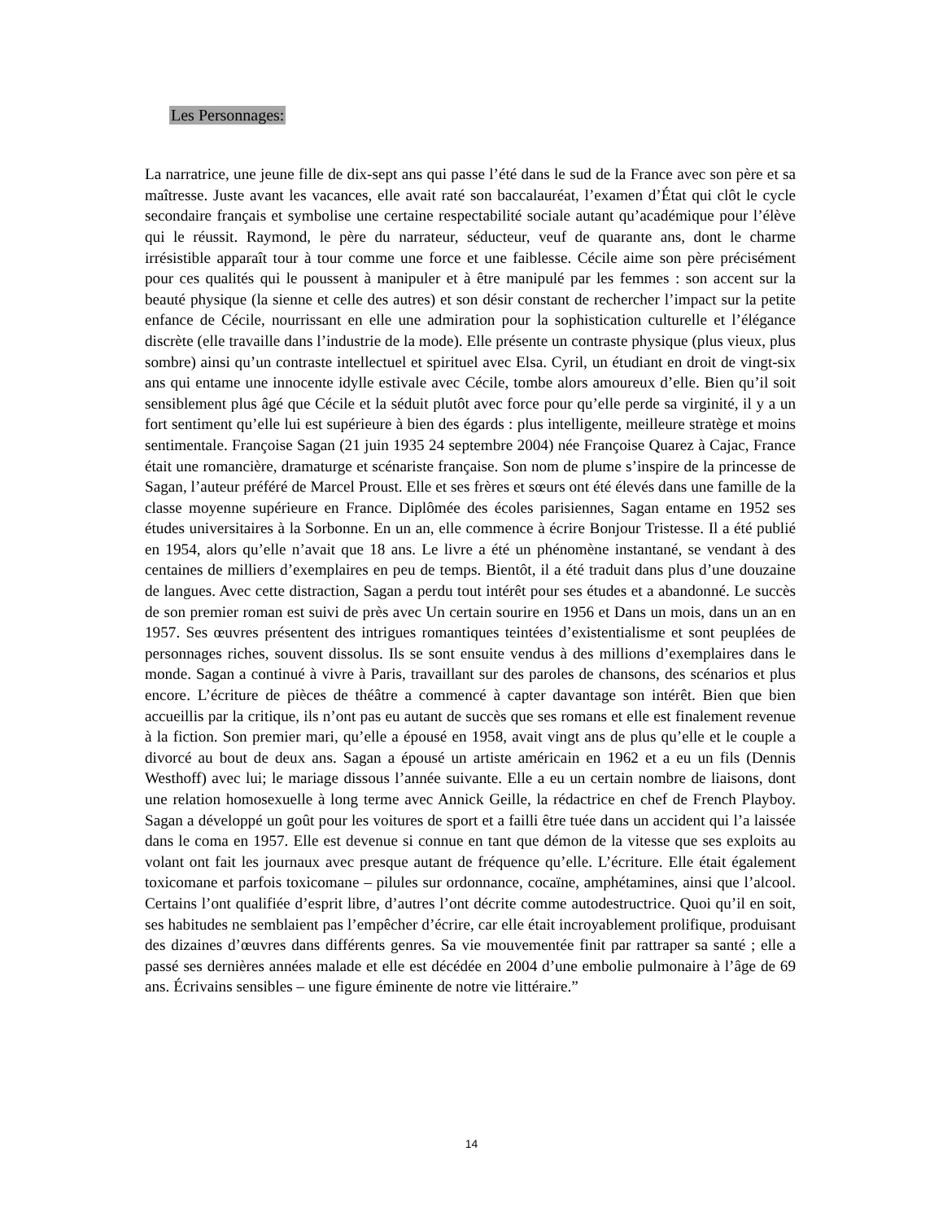Les Personnages:
La narratrice, une jeune fille de dix-sept ans qui passe l’été dans le sud de la France avec son père et sa maîtresse. Juste avant les vacances, elle avait raté son baccalauréat, l’examen d’État qui clôt le cycle secondaire français et symbolise une certaine respectabilité sociale autant qu’académique pour l’élève qui le réussit. Raymond, le père du narrateur, séducteur, veuf de quarante ans, dont le charme irrésistible apparaît tour à tour comme une force et une faiblesse. Cécile aime son père précisément pour ces qualités qui le poussent à manipuler et à être manipulé par les femmes : son accent sur la beauté physique (la sienne et celle des autres) et son désir constant de rechercher l’impact sur la petite enfance de Cécile, nourrissant en elle une admiration pour la sophistication culturelle et l’élégance discrète (elle travaille dans l’industrie de la mode). Elle présente un contraste physique (plus vieux, plus sombre) ainsi qu’un contraste intellectuel et spirituel avec Elsa. Cyril, un étudiant en droit de vingt-six ans qui entame une innocente idylle estivale avec Cécile, tombe alors amoureux d’elle. Bien qu’il soit sensiblement plus âgé que Cécile et la séduit plutôt avec force pour qu’elle perde sa virginité, il y a un fort sentiment qu’elle lui est supérieure à bien des égards : plus intelligente, meilleure stratège et moins sentimentale. Françoise Sagan (21 juin 1935 24 septembre 2004) née Françoise Quarez à Cajac, France était une romancière, dramaturge et scénariste française. Son nom de plume s’inspire de la princesse de Sagan, l’auteur préféré de Marcel Proust. Elle et ses frères et sœurs ont été élevés dans une famille de la classe moyenne supérieure en France. Diplômée des écoles parisiennes, Sagan entame en 1952 ses études universitaires à la Sorbonne. En un an, elle commence à écrire Bonjour Tristesse. Il a été publié en 1954, alors qu’elle n’avait que 18 ans. Le livre a été un phénomène instantané, se vendant à des centaines de milliers d’exemplaires en peu de temps. Bientôt, il a été traduit dans plus d’une douzaine de langues. Avec cette distraction, Sagan a perdu tout intérêt pour ses études et a abandonné. Le succès de son premier roman est suivi de près avec Un certain sourire en 1956 et Dans un mois, dans un an en 1957. Ses œuvres présentent des intrigues romantiques teintées d’existentialisme et sont peuplées de personnages riches, souvent dissolus. Ils se sont ensuite vendus à des millions d’exemplaires dans le monde. Sagan a continué à vivre à Paris, travaillant sur des paroles de chansons, des scénarios et plus encore. L’écriture de pièces de théâtre a commencé à capter davantage son intérêt. Bien que bien accueillis par la critique, ils n’ont pas eu autant de succès que ses romans et elle est finalement revenue à la fiction. Son premier mari, qu’elle a épousé en 1958, avait vingt ans de plus qu’elle et le couple a divorcé au bout de deux ans. Sagan a épousé un artiste américain en 1962 et a eu un fils (Dennis Westhoff) avec lui; le mariage dissous l’année suivante. Elle a eu un certain nombre de liaisons, dont une relation homosexuelle à long terme avec Annick Geille, la rédactrice en chef de French Playboy. Sagan a développé un goût pour les voitures de sport et a failli être tuée dans un accident qui l’a laissée dans le coma en 1957. Elle est devenue si connue en tant que démon de la vitesse que ses exploits au volant ont fait les journaux avec presque autant de fréquence qu’elle. L’écriture. Elle était également toxicomane et parfois toxicomane – pilules sur ordonnance, cocaïne, amphétamines, ainsi que l’alcool. Certains l’ont qualifiée d’esprit libre, d’autres l’ont décrite comme autodestructrice. Quoi qu’il en soit, ses habitudes ne semblaient pas l’empêcher d’écrire, car elle était incroyablement prolifique, produisant des dizaines d’œuvres dans différents genres. Sa vie mouvementée finit par rattraper sa santé ; elle a passé ses dernières années malade et elle est décédée en 2004 d’une embolie pulmonaire à l’âge de 69 ans. Écrivains sensibles – une figure éminente de notre vie littéraire.”
14